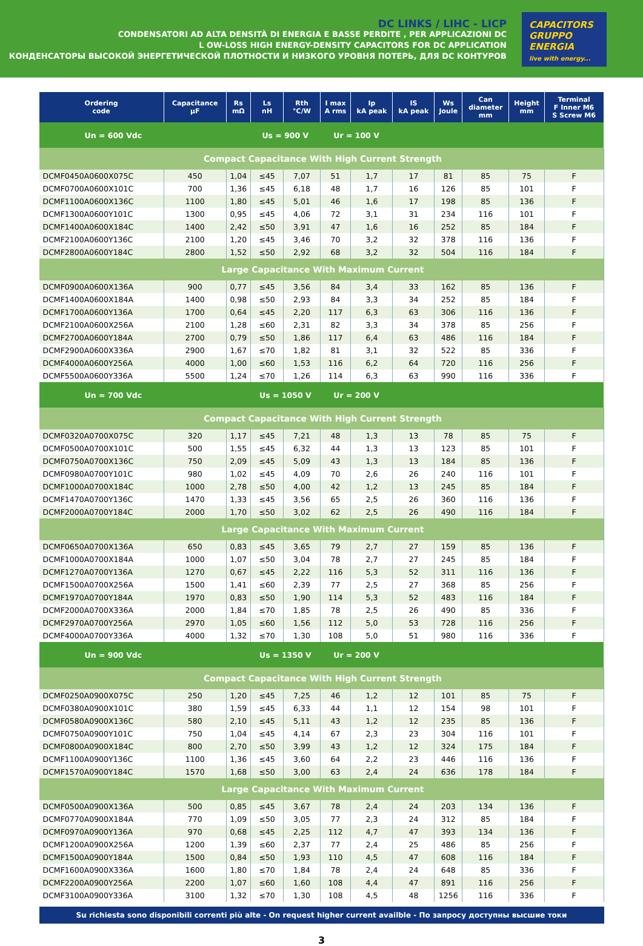DC LINKS / LIHC - LICP
CONDENSATORI AD ALTA DENSITÀ DI ENERGIA E BASSE PERDITE , PER APPLICAZIONI DC
L OW-LOSS HIGH ENERGY-DENSITY CAPACITORS FOR DC APPLICATION
КОНДЕНСАТОРЫ ВЫСОКОЙ ЭНЕРГЕТИЧЕСКОЙ ПЛОТНОСТИ И НИЗКОГО УРОВНЯ ПОТЕРЬ, ДЛЯ DC КОНТУРОВ
CAPACITORS GRUPPO ENERGIA
live with energy...
| Ordering code | Capacitance µF | Rs mΩ | Ls nH | Rth °C/W | I max A rms | Ip kA peak | IS kA peak | Ws Joule | Can diameter mm | Height mm | Terminal F Inner M6 S Screw M6 |
| --- | --- | --- | --- | --- | --- | --- | --- | --- | --- | --- | --- |
| Un = 600 Vdc | | | Us = 900 V | | Ur = 100 V | | | | | | |
| Compact Capacitance With High Current Strength | | | | | | | | | | | |
| DCMF0450A0600X075C | 450 | 1,04 | ≤45 | 7,07 | 51 | 1,7 | 17 | 81 | 85 | 75 | F |
| DCMF0700A0600X101C | 700 | 1,36 | ≤45 | 6,18 | 48 | 1,7 | 16 | 126 | 85 | 101 | F |
| DCMF1100A0600X136C | 1100 | 1,80 | ≤45 | 5,01 | 46 | 1,6 | 17 | 198 | 85 | 136 | F |
| DCMF1300A0600Y101C | 1300 | 0,95 | ≤45 | 4,06 | 72 | 3,1 | 31 | 234 | 116 | 101 | F |
| DCMF1400A0600X184C | 1400 | 2,42 | ≤50 | 3,91 | 47 | 1,6 | 16 | 252 | 85 | 184 | F |
| DCMF2100A0600Y136C | 2100 | 1,20 | ≤45 | 3,46 | 70 | 3,2 | 32 | 378 | 116 | 136 | F |
| DCMF2800A0600Y184C | 2800 | 1,52 | ≤50 | 2,92 | 68 | 3,2 | 32 | 504 | 116 | 184 | F |
| Large Capacitance With Maximum Current | | | | | | | | | | | |
| DCMF0900A0600X136A | 900 | 0,77 | ≤45 | 3,56 | 84 | 3,4 | 33 | 162 | 85 | 136 | F |
| DCMF1400A0600X184A | 1400 | 0,98 | ≤50 | 2,93 | 84 | 3,3 | 34 | 252 | 85 | 184 | F |
| DCMF1700A0600Y136A | 1700 | 0,64 | ≤45 | 2,20 | 117 | 6,3 | 63 | 306 | 116 | 136 | F |
| DCMF2100A0600X256A | 2100 | 1,28 | ≤60 | 2,31 | 82 | 3,3 | 34 | 378 | 85 | 256 | F |
| DCMF2700A0600Y184A | 2700 | 0,79 | ≤50 | 1,86 | 117 | 6,4 | 63 | 486 | 116 | 184 | F |
| DCMF2900A0600X336A | 2900 | 1,67 | ≤70 | 1,82 | 81 | 3,1 | 32 | 522 | 85 | 336 | F |
| DCMF4000A0600Y256A | 4000 | 1,00 | ≤60 | 1,53 | 116 | 6,2 | 64 | 720 | 116 | 256 | F |
| DCMF5500A0600Y336A | 5500 | 1,24 | ≤70 | 1,26 | 114 | 6,3 | 63 | 990 | 116 | 336 | F |
| Un = 700 Vdc | | | Us = 1050 V | | Ur = 200 V | | | | | | |
| Compact Capacitance With High Current Strength | | | | | | | | | | | |
| DCMF0320A0700X075C | 320 | 1,17 | ≤45 | 7,21 | 48 | 1,3 | 13 | 78 | 85 | 75 | F |
| DCMF0500A0700X101C | 500 | 1,55 | ≤45 | 6,32 | 44 | 1,3 | 13 | 123 | 85 | 101 | F |
| DCMF0750A0700X136C | 750 | 2,09 | ≤45 | 5,09 | 43 | 1,3 | 13 | 184 | 85 | 136 | F |
| DCMF0980A0700Y101C | 980 | 1,02 | ≤45 | 4,09 | 70 | 2,6 | 26 | 240 | 116 | 101 | F |
| DCMF1000A0700X184C | 1000 | 2,78 | ≤50 | 4,00 | 42 | 1,2 | 13 | 245 | 85 | 184 | F |
| DCMF1470A0700Y136C | 1470 | 1,33 | ≤45 | 3,56 | 65 | 2,5 | 26 | 360 | 116 | 136 | F |
| DCMF2000A0700Y184C | 2000 | 1,70 | ≤50 | 3,02 | 62 | 2,5 | 26 | 490 | 116 | 184 | F |
| Large Capacitance With Maximum Current | | | | | | | | | | | |
| DCMF0650A0700X136A | 650 | 0,83 | ≤45 | 3,65 | 79 | 2,7 | 27 | 159 | 85 | 136 | F |
| DCMF1000A0700X184A | 1000 | 1,07 | ≤50 | 3,04 | 78 | 2,7 | 27 | 245 | 85 | 184 | F |
| DCMF1270A0700Y136A | 1270 | 0,67 | ≤45 | 2,22 | 116 | 5,3 | 52 | 311 | 116 | 136 | F |
| DCMF1500A0700X256A | 1500 | 1,41 | ≤60 | 2,39 | 77 | 2,5 | 27 | 368 | 85 | 256 | F |
| DCMF1970A0700Y184A | 1970 | 0,83 | ≤50 | 1,90 | 114 | 5,3 | 52 | 483 | 116 | 184 | F |
| DCMF2000A0700X336A | 2000 | 1,84 | ≤70 | 1,85 | 78 | 2,5 | 26 | 490 | 85 | 336 | F |
| DCMF2970A0700Y256A | 2970 | 1,05 | ≤60 | 1,56 | 112 | 5,0 | 53 | 728 | 116 | 256 | F |
| DCMF4000A0700Y336A | 4000 | 1,32 | ≤70 | 1,30 | 108 | 5,0 | 51 | 980 | 116 | 336 | F |
| Un = 900 Vdc | | | Us = 1350 V | | Ur = 200 V | | | | | | |
| Compact Capacitance With High Current Strength | | | | | | | | | | | |
| DCMF0250A0900X075C | 250 | 1,20 | ≤45 | 7,25 | 46 | 1,2 | 12 | 101 | 85 | 75 | F |
| DCMF0380A0900X101C | 380 | 1,59 | ≤45 | 6,33 | 44 | 1,1 | 12 | 154 | 98 | 101 | F |
| DCMF0580A0900X136C | 580 | 2,10 | ≤45 | 5,11 | 43 | 1,2 | 12 | 235 | 85 | 136 | F |
| DCMF0750A0900Y101C | 750 | 1,04 | ≤45 | 4,14 | 67 | 2,3 | 23 | 304 | 116 | 101 | F |
| DCMF0800A0900X184C | 800 | 2,70 | ≤50 | 3,99 | 43 | 1,2 | 12 | 324 | 175 | 184 | F |
| DCMF1100A0900Y136C | 1100 | 1,36 | ≤45 | 3,60 | 64 | 2,2 | 23 | 446 | 116 | 136 | F |
| DCMF1570A0900Y184C | 1570 | 1,68 | ≤50 | 3,00 | 63 | 2,4 | 24 | 636 | 178 | 184 | F |
| Large Capacitance With Maximum Current | | | | | | | | | | | |
| DCMF0500A0900X136A | 500 | 0,85 | ≤45 | 3,67 | 78 | 2,4 | 24 | 203 | 134 | 136 | F |
| DCMF0770A0900X184A | 770 | 1,09 | ≤50 | 3,05 | 77 | 2,3 | 24 | 312 | 85 | 184 | F |
| DCMF0970A0900Y136A | 970 | 0,68 | ≤45 | 2,25 | 112 | 4,7 | 47 | 393 | 134 | 136 | F |
| DCMF1200A0900X256A | 1200 | 1,39 | ≤60 | 2,37 | 77 | 2,4 | 25 | 486 | 85 | 256 | F |
| DCMF1500A0900Y184A | 1500 | 0,84 | ≤50 | 1,93 | 110 | 4,5 | 47 | 608 | 116 | 184 | F |
| DCMF1600A0900X336A | 1600 | 1,80 | ≤70 | 1,84 | 78 | 2,4 | 24 | 648 | 85 | 336 | F |
| DCMF2200A0900Y256A | 2200 | 1,07 | ≤60 | 1,60 | 108 | 4,4 | 47 | 891 | 116 | 256 | F |
| DCMF3100A0900Y336A | 3100 | 1,32 | ≤70 | 1,30 | 108 | 4,5 | 48 | 1256 | 116 | 336 | F |
Su richiesta sono disponibili correnti più alte - On request higher current availble - По запросу доступны высшие токи
3